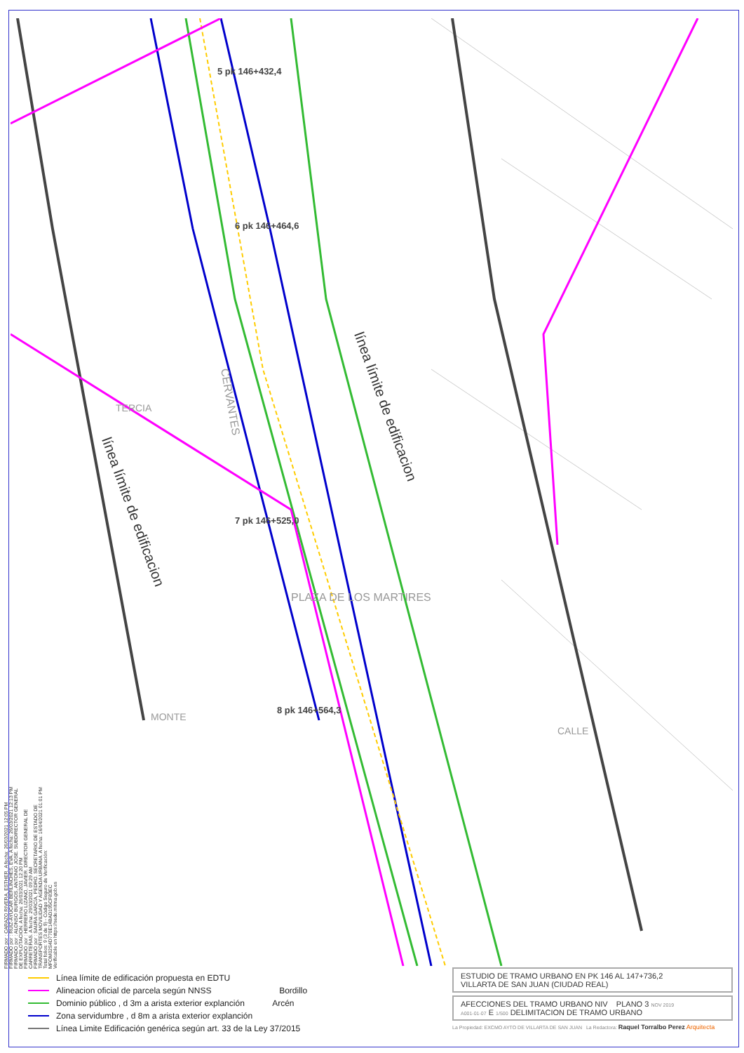línea límite de edificacion
línea límite de edificacion
5 pk 146+432,4
6 pk 146+464,6
7 pk 146+525,0
8 pk 146+564,3
CERVANTES
PLAZA DE LOS MARTIRES
MONTE
CALLE
TERCIA
FIRMADO por : CARAZO RIVERA, ESTHER. A fecha: 26/03/2021 12:05 PM
FIRMADO por : RUIZ-AYUCAR BERLINCHES, EVA. A fecha: 26/03/2021 12:13 PM
FIRMADO por : ALONSO BURGOS, ANTONIO JOSE. SUBDIRECTOR GENERAL DE EXPLOTACION. A fecha: 26/03/2021 12:20 PM
FIRMADO por : HERRERO LIZANO, JAVIER. DIRECTOR GENERAL DE CARRETERAS. A fecha: 29/03/2021 09:29 AM
FIRMADO por : SAURA GARCÍA, PEDRO. SECRETARIO DE ESTADO DE TRANSPORTES MOVILIDAD Y AGENDA URBANA. A fecha: 16/04/2021 01:01 PM
Total folios: 9 (3 de 9) - Código Seguro de Verificación: MFOM02S4D770E14BAD195CF83EC
Verificable en https://sede.mitma.gob.es
Línea límite de edificación propuesta en EDTU
Alineacion oficial de parcela según NNSS Bordillo
Dominio público , d 3m a arista exterior explanción Arcén
Zona servidumbre , d 8m a arista exterior explanción
Línea Limite Edificación genérica según art. 33 de la Ley 37/2015
ESTUDIO DE TRAMO URBANO EN PK 146 AL 147+736,2
VILLARTA DE SAN JUAN (CIUDAD REAL)
AFECCIONES DEL TRAMO URBANO NIV PLANO 3 NOV 2019
A001-01-07 E 1/500 DELIMITACION DE TRAMO URBANO
La Propiedad: EXCMO AYTO DE VILLARTA DE SAN JUAN La Redactora: Raquel Torralbo Perez Arquitecta